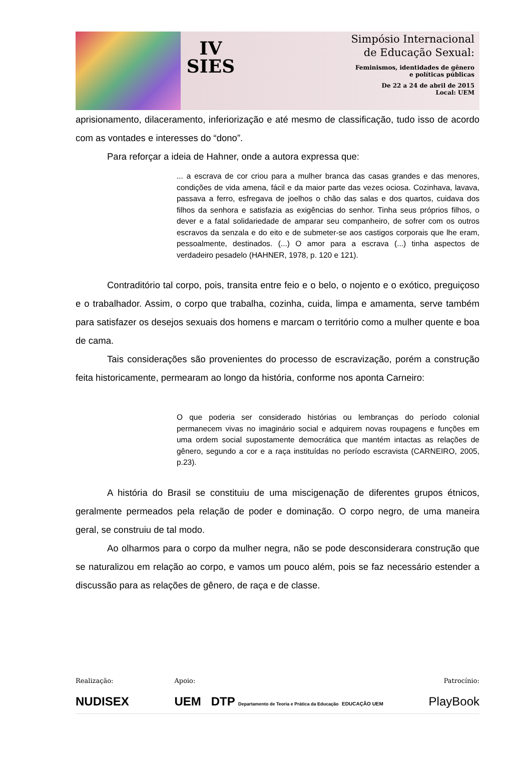IV
SIES
Simpósio Internacional
de Educação Sexual:
Feminismos, identidades de gênero
e políticas públicas
De 22 a 24 de abril de 2015
Local: UEM
aprisionamento, dilaceramento, inferiorização e até mesmo de classificação, tudo isso de acordo com as vontades e interesses do “dono”.
Para reforçar a ideia de Hahner, onde a autora expressa que:
... a escrava de cor criou para a mulher branca das casas grandes e das menores, condições de vida amena, fácil e da maior parte das vezes ociosa. Cozinhava, lavava, passava a ferro, esfregava de joelhos o chão das salas e dos quartos, cuidava dos filhos da senhora e satisfazia as exigências do senhor. Tinha seus próprios filhos, o dever e a fatal solidariedade de amparar seu companheiro, de sofrer com os outros escravos da senzala e do eito e de submeter-se aos castigos corporais que lhe eram, pessoalmente, destinados. (...) O amor para a escrava (...) tinha aspectos de verdadeiro pesadelo (HAHNER, 1978, p. 120 e 121).
Contraditório tal corpo, pois, transita entre feio e o belo, o nojento e o exótico, preguiçoso e o trabalhador. Assim, o corpo que trabalha, cozinha, cuida, limpa e amamenta, serve também para satisfazer os desejos sexuais dos homens e marcam o território como a mulher quente e boa de cama.
Tais considerações são provenientes do processo de escravização, porém a construção feita historicamente, permearam ao longo da história, conforme nos aponta Carneiro:
O que poderia ser considerado histórias ou lembranças do período colonial permanecem vivas no imaginário social e adquirem novas roupagens e funções em uma ordem social supostamente democrática que mantém intactas as relações de gênero, segundo a cor e a raça instituídas no período escravista (CARNEIRO, 2005, p.23).
A história do Brasil se constituiu de uma miscigenação de diferentes grupos étnicos, geralmente permeados pela relação de poder e dominação. O corpo negro, de uma maneira geral, se construiu de tal modo.
Ao olharmos para o corpo da mulher negra, não se pode desconsiderara construção que se naturalizou em relação ao corpo, e vamos um pouco além, pois se faz necessário estender a discussão para as relações de gênero, de raça e de classe.
Realização:
NUDISEX
Apoio:
UEM DTP Departamento de Teoria e Prática da Educação EDUCAÇÃO UEM
Patrocínio:
PlayBook